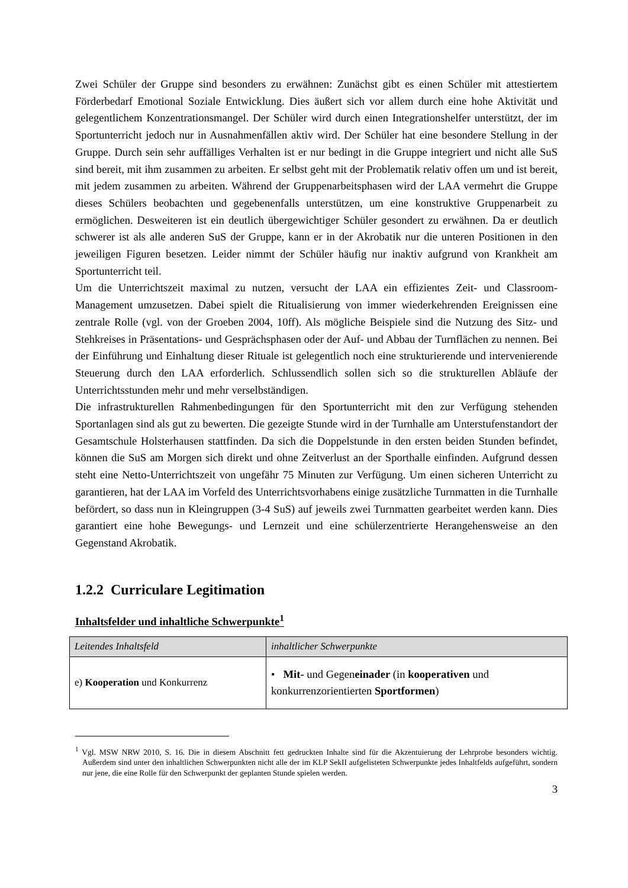Zwei Schüler der Gruppe sind besonders zu erwähnen: Zunächst gibt es einen Schüler mit attestiertem Förderbedarf Emotional Soziale Entwicklung. Dies äußert sich vor allem durch eine hohe Aktivität und gelegentlichem Konzentrationsmangel. Der Schüler wird durch einen Integrationshelfer unterstützt, der im Sportunterricht jedoch nur in Ausnahmenfällen aktiv wird. Der Schüler hat eine besondere Stellung in der Gruppe. Durch sein sehr auffälliges Verhalten ist er nur bedingt in die Gruppe integriert und nicht alle SuS sind bereit, mit ihm zusammen zu arbeiten. Er selbst geht mit der Problematik relativ offen um und ist bereit, mit jedem zusammen zu arbeiten. Während der Gruppenarbeitsphasen wird der LAA vermehrt die Gruppe dieses Schülers beobachten und gegebenenfalls unterstützen, um eine konstruktive Gruppenarbeit zu ermöglichen. Desweiteren ist ein deutlich übergewichtiger Schüler gesondert zu erwähnen. Da er deutlich schwerer ist als alle anderen SuS der Gruppe, kann er in der Akrobatik nur die unteren Positionen in den jeweiligen Figuren besetzen. Leider nimmt der Schüler häufig nur inaktiv aufgrund von Krankheit am Sportunterricht teil.
Um die Unterrichtszeit maximal zu nutzen, versucht der LAA ein effizientes Zeit- und Classroom-Management umzusetzen. Dabei spielt die Ritualisierung von immer wiederkehrenden Ereignissen eine zentrale Rolle (vgl. von der Groeben 2004, 10ff). Als mögliche Beispiele sind die Nutzung des Sitz- und Stehkreises in Präsentations- und Gesprächsphasen oder der Auf- und Abbau der Turnflächen zu nennen. Bei der Einführung und Einhaltung dieser Rituale ist gelegentlich noch eine strukturierende und intervenierende Steuerung durch den LAA erforderlich. Schlussendlich sollen sich so die strukturellen Abläufe der Unterrichtsstunden mehr und mehr verselbständigen.
Die infrastrukturellen Rahmenbedingungen für den Sportunterricht mit den zur Verfügung stehenden Sportanlagen sind als gut zu bewerten. Die gezeigte Stunde wird in der Turnhalle am Unterstufenstandort der Gesamtschule Holsterhausen stattfinden. Da sich die Doppelstunde in den ersten beiden Stunden befindet, können die SuS am Morgen sich direkt und ohne Zeitverlust an der Sporthalle einfinden. Aufgrund dessen steht eine Netto-Unterrichtszeit von ungefähr 75 Minuten zur Verfügung. Um einen sicheren Unterricht zu garantieren, hat der LAA im Vorfeld des Unterrichtsvorhabens einige zusätzliche Turnmatten in die Turnhalle befördert, so dass nun in Kleingruppen (3-4 SuS) auf jeweils zwei Turnmatten gearbeitet werden kann. Dies garantiert eine hohe Bewegungs- und Lernzeit und eine schülerzentrierte Herangehensweise an den Gegenstand Akrobatik.
1.2.2 Curriculare Legitimation
Inhaltsfelder und inhaltliche Schwerpunkte<sup>1</sup>
| Leitendes Inhaltsfeld | inhaltlicher Schwerpunkte |
| --- | --- |
| e) Kooperation und Konkurrenz | • Mit- und Gegen einader (in kooperativen und konkurrenzorientierten Sportformen ) |
<sup>1</sup> Vgl. MSW NRW 2010, S. 16. Die in diesem Abschnitt fett gedruckten Inhalte sind für die Akzentuierung der Lehrprobe besonders wichtig. Außerdem sind unter den inhaltlichen Schwerpunkten nicht alle der im KLP SekII aufgelisteten Schwerpunkte jedes Inhaltfelds aufgeführt, sondern nur jene, die eine Rolle für den Schwerpunkt der geplanten Stunde spielen werden.
3